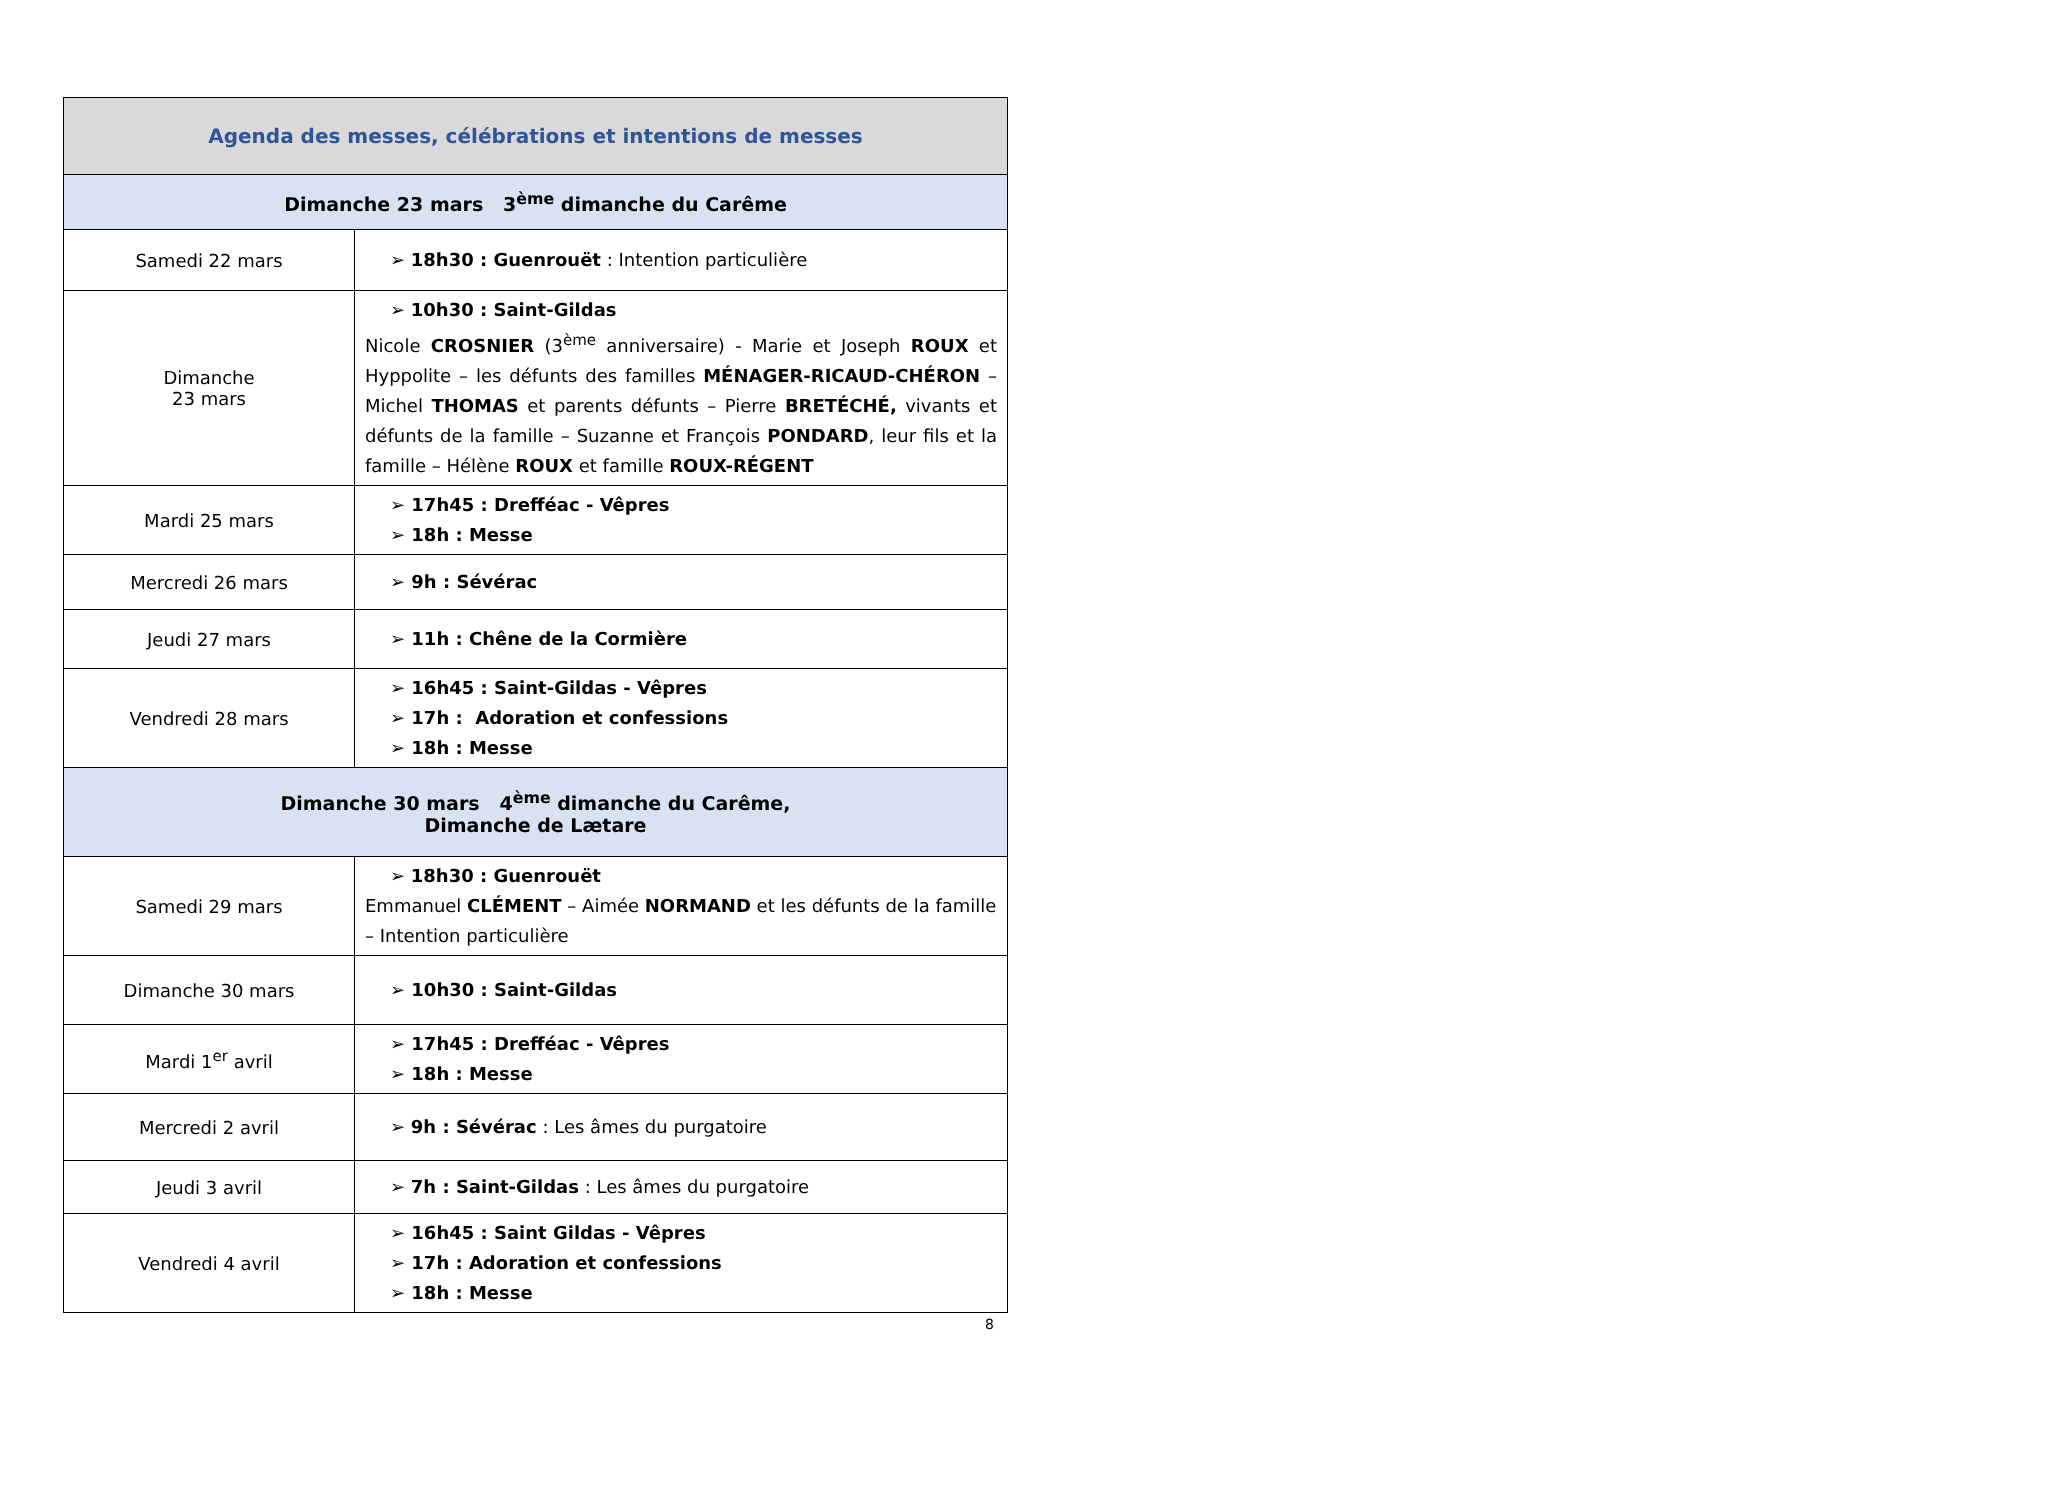| Agenda des messes, célébrations et intentions de messes | |
| --- | --- |
| Dimanche 23 mars 3<sup>ème</sup> dimanche du Carême | |
| Samedi 22 mars | ➢ 18h30 : Guenrouët : Intention particulière |
| Dimanche 23 mars | ➢ 10h30 : Saint-Gildas Nicole CROSNIER (3<sup>ème</sup> anniversaire) - Marie et Joseph ROUX et Hyppolite – les défunts des familles MÉNAGER-RICAUD-CHÉRON – Michel THOMAS et parents défunts – Pierre BRETÉCHÉ, vivants et défunts de la famille – Suzanne et François PONDARD , leur fils et la famille – Hélène ROUX et famille ROUX-RÉGENT |
| Mardi 25 mars | ➢ 17h45 : Drefféac - Vêpres ➢ 18h : Messe |
| Mercredi 26 mars | ➢ 9h : Sévérac |
| Jeudi 27 mars | ➢ 11h : Chêne de la Cormière |
| Vendredi 28 mars | ➢ 16h45 : Saint-Gildas - Vêpres ➢ 17h : Adoration et confessions ➢ 18h : Messe |
| Dimanche 30 mars 4<sup>ème</sup> dimanche du Carême, Dimanche de Lætare | |
| Samedi 29 mars | ➢ 18h30 : Guenrouët Emmanuel CLÉMENT – Aimée NORMAND et les défunts de la famille – Intention particulière |
| Dimanche 30 mars | ➢ 10h30 : Saint-Gildas |
| Mardi 1<sup>er</sup> avril | ➢ 17h45 : Drefféac - Vêpres ➢ 18h : Messe |
| Mercredi 2 avril | ➢ 9h : Sévérac : Les âmes du purgatoire |
| Jeudi 3 avril | ➢ 7h : Saint-Gildas : Les âmes du purgatoire |
| Vendredi 4 avril | ➢ 16h45 : Saint Gildas - Vêpres ➢ 17h : Adoration et confessions ➢ 18h : Messe |
8